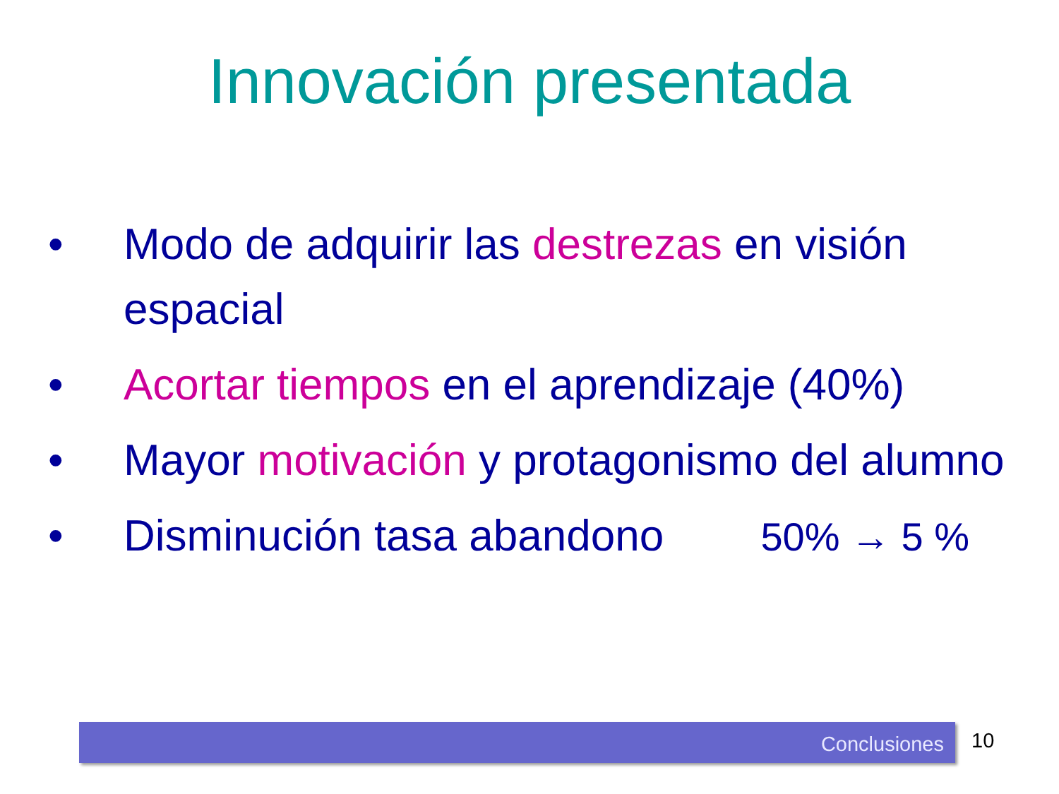Innovación presentada
• Modo de adquirir las destrezas en visión espacial
• Acortar tiempos en el aprendizaje (40%)
• Mayor motivación y protagonismo del alumno
• Disminución tasa abandono 50% → 5 %
Conclusiones 10